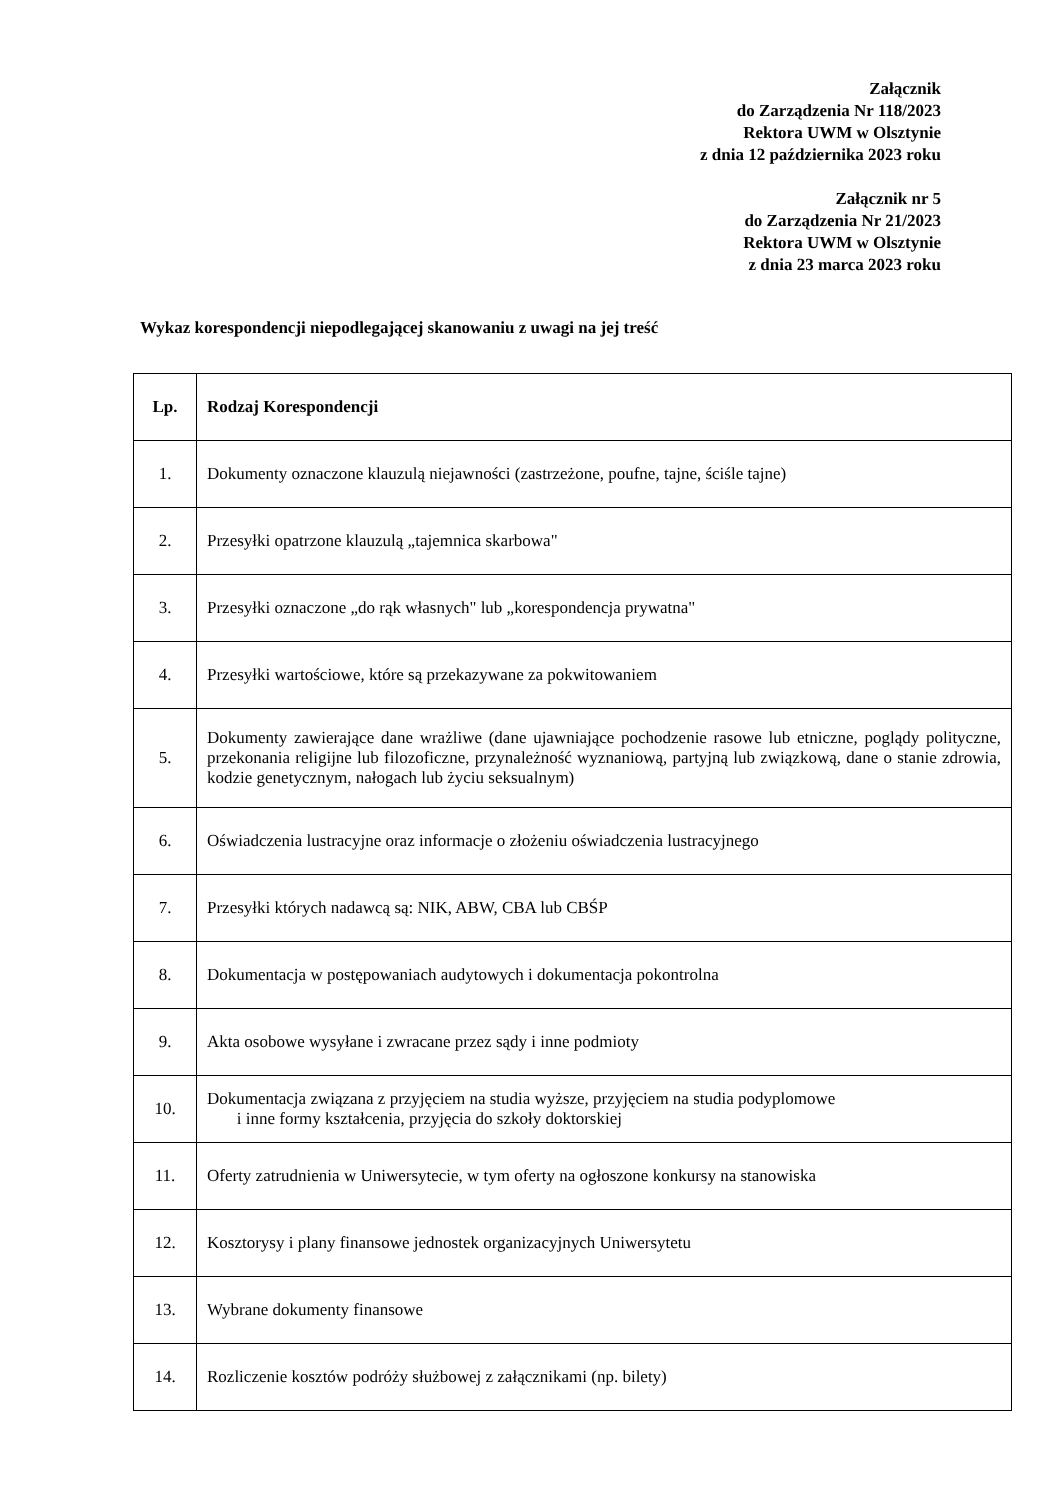Załącznik
do Zarządzenia Nr 118/2023
Rektora UWM w Olsztynie
z dnia 12 października 2023 roku
Załącznik nr 5
do Zarządzenia Nr 21/2023
Rektora UWM w Olsztynie
z dnia 23 marca 2023 roku
Wykaz korespondencji niepodlegającej skanowaniu z uwagi na jej treść
| Lp. | Rodzaj Korespondencji |
| --- | --- |
| 1. | Dokumenty oznaczone klauzulą niejawności (zastrzeżone, poufne, tajne, ściśle tajne) |
| 2. | Przesyłki opatrzone klauzulą „tajemnica skarbowa" |
| 3. | Przesyłki oznaczone „do rąk własnych" lub „korespondencja prywatna" |
| 4. | Przesyłki wartościowe, które są przekazywane za pokwitowaniem |
| 5. | Dokumenty zawierające dane wrażliwe (dane ujawniające pochodzenie rasowe lub etniczne, poglądy polityczne, przekonania religijne lub filozoficzne, przynależność wyznaniową, partyjną lub związkową, dane o stanie zdrowia, kodzie genetycznym, nałogach lub życiu seksualnym) |
| 6. | Oświadczenia lustracyjne oraz informacje o złożeniu oświadczenia lustracyjnego |
| 7. | Przesyłki których nadawcą są: NIK, ABW, CBA lub CBŚP |
| 8. | Dokumentacja w postępowaniach audytowych i dokumentacja pokontrolna |
| 9. | Akta osobowe wysyłane i zwracane przez sądy i inne podmioty |
| 10. | Dokumentacja związana z przyjęciem na studia wyższe, przyjęciem na studia podyplomowe i inne formy kształcenia, przyjęcia do szkoły doktorskiej |
| 11. | Oferty zatrudnienia w Uniwersytecie, w tym oferty na ogłoszone konkursy na stanowiska |
| 12. | Kosztorysy i plany finansowe jednostek organizacyjnych Uniwersytetu |
| 13. | Wybrane dokumenty finansowe |
| 14. | Rozliczenie kosztów podróży służbowej z załącznikami (np. bilety) |